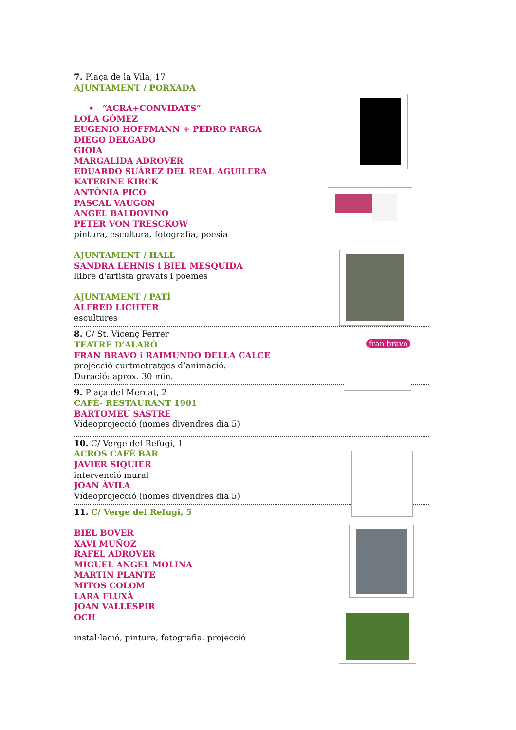7. Plaça de la Vila, 17
AJUNTAMENT / PORXADA
• “ACRA+CONVIDATS”
LOLA GÓMEZ
EUGENIO HOFFMANN + PEDRO PARGA
DIEGO DELGADO
GIOIA
MARGALIDA ADROVER
EDUARDO SUÁREZ DEL REAL AGUILERA
KATERINE KIRCK
ANTÒNIA PICO
PASCAL VAUGON
ANGEL BALDOVINO
PETER VON TRESCKOW
pintura, escultura, fotografia, poesia
AJUNTAMENT / HALL
SANDRA LEHNIS i BIEL MESQUIDA
llibre d'artista gravats i poemes
AJUNTAMENT / PATÍ
ALFRED LICHTER
escultures
8. C/ St. Vicenç Ferrer
TEATRE D’ALARÓ
FRAN BRAVO i RAIMUNDO DELLA CALCE
projecció curtmetratges d’animació.
Duració: aprox. 30 min.
9. Plaça del Mercat, 2
CAFÈ- RESTAURANT 1901
BARTOMEU SASTRE
Vídeoprojecció (nomes divendres dia 5)
10. C/ Verge del Refugi, 1
ACROS CAFÈ BAR
JAVIER SIQUIER
intervenció mural
JOAN ÀVILA
Vídeoprojecció (nomes divendres dia 5)
11. C/ Verge del Refugi, 5
BIEL BOVER
XAVI MUÑOZ
RAFEL ADROVER
MIGUEL ANGEL MOLINA
MARTIN PLANTE
MITOS COLOM
LARA FLUXÀ
JOAN VALLESPIR
OCH
instal·lació, pintura, fotografia, projecció
fran bravo